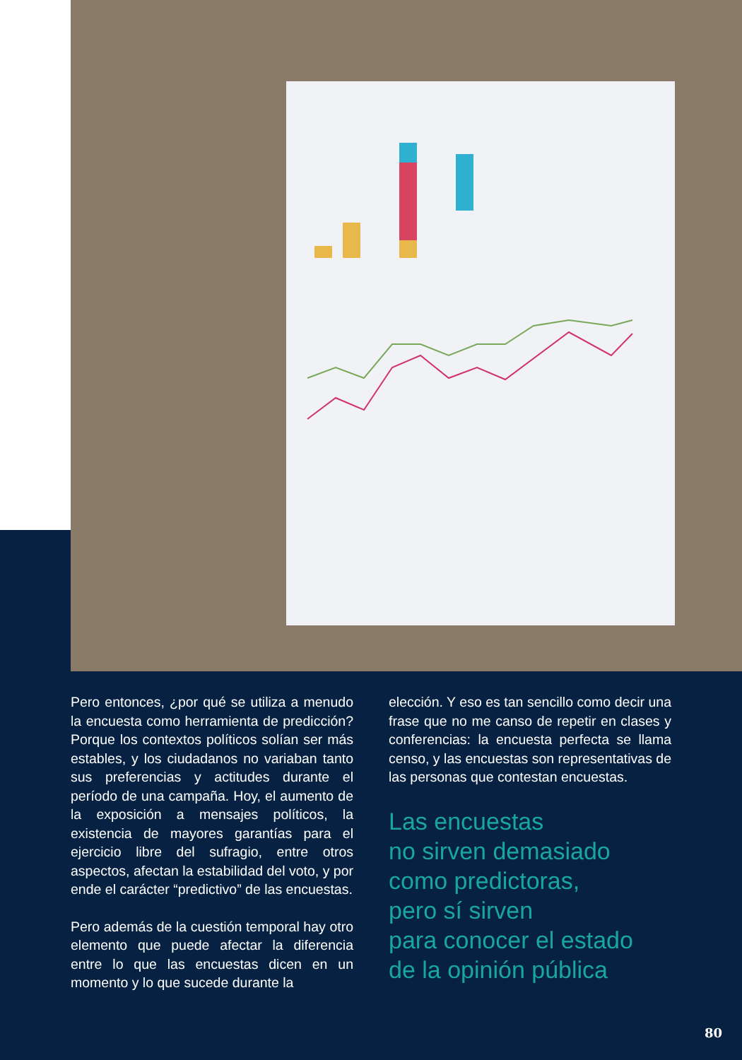Pero entonces, ¿por qué se utiliza a menudo la encuesta como herramienta de predicción? Porque los contextos políticos solían ser más estables, y los ciudadanos no variaban tanto sus preferencias y actitudes durante el período de una campaña. Hoy, el aumento de la exposición a mensajes políticos, la existencia de mayores garantías para el ejercicio libre del sufragio, entre otros aspectos, afectan la estabilidad del voto, y por ende el carácter “predictivo” de las encuestas.
Pero además de la cuestión temporal hay otro elemento que puede afectar la diferencia entre lo que las encuestas dicen en un momento y lo que sucede durante la
elección. Y eso es tan sencillo como decir una frase que no me canso de repetir en clases y conferencias: la encuesta perfecta se llama censo, y las encuestas son representativas de las personas que contestan encuestas.
Las encuestas
no sirven demasiado
como predictoras,
pero sí sirven
para conocer el estado
de la opinión pública
80